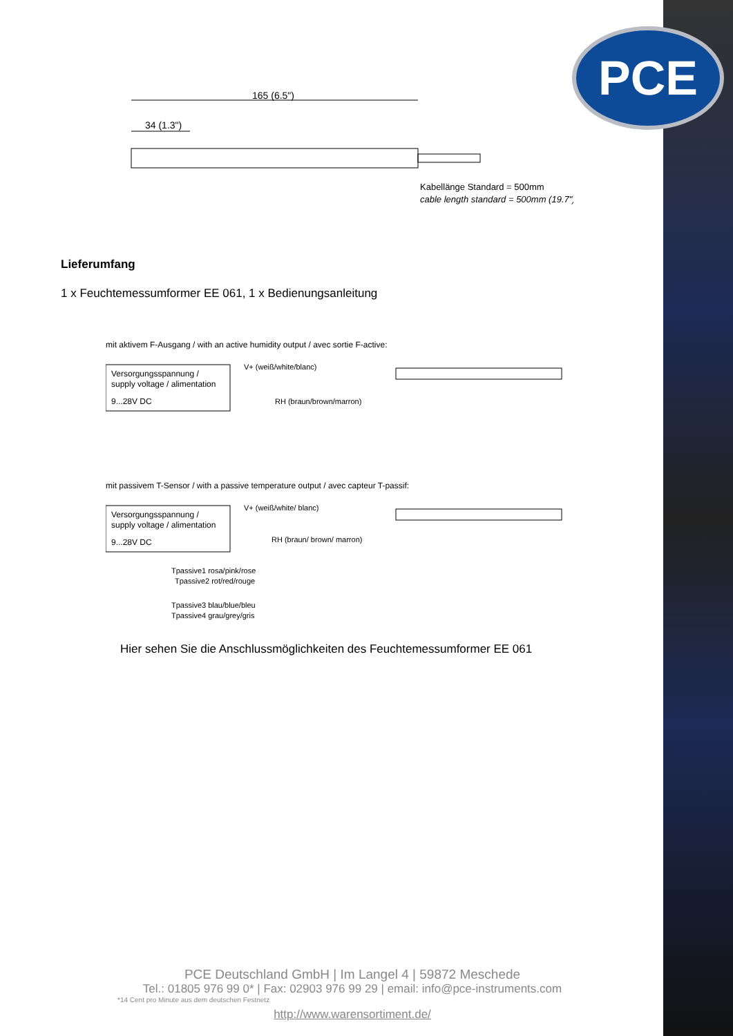PCE
165 (6.5")
34 (1.3")
Kabellänge Standard = 500mm
cable length standard = 500mm (19.7")
Lieferumfang
1 x Feuchtemessumformer EE 061, 1 x Bedienungsanleitung
mit aktivem F-Ausgang / with an active humidity output / avec sortie F-active:
Versorgungsspannung /
supply voltage / alimentation
9...28V DC
V+ (weiß/white/blanc)
RH (braun/brown/marron)
mit passivem T-Sensor / with a passive temperature output / avec capteur T-passif:
Versorgungsspannung /
supply voltage / alimentation
9...28V DC
V+ (weiß/white/ blanc)
RH (braun/ brown/ marron)
Tpassive1 rosa/pink/rose
Tpassive2 rot/red/rouge
Tpassive3 blau/blue/bleu
Tpassive4 grau/grey/gris
Hier sehen Sie die Anschlussmöglichkeiten des Feuchtemessumformer EE 061
PCE Deutschland GmbH | Im Langel 4 | 59872 Meschede
Tel.: 01805 976 99 0* | Fax: 02903 976 99 29 | email: info@pce-instruments.com
*14 Cent pro Minute aus dem deutschen Festnetz
http://www.warensortiment.de/